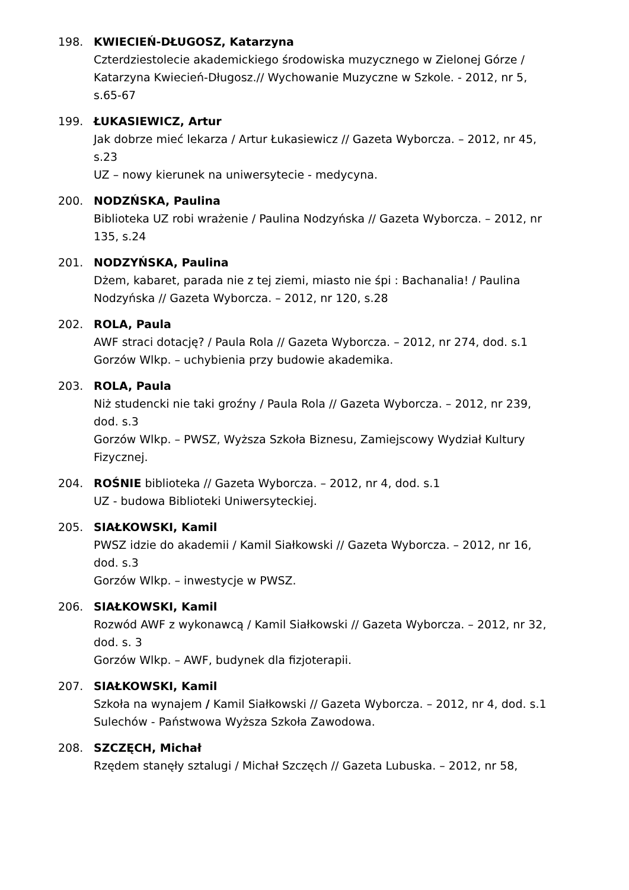198. KWIECIEŃ-DŁUGOSZ, Katarzyna
Czterdziestolecie akademickiego środowiska muzycznego w Zielonej Górze / Katarzyna Kwiecień-Długosz.// Wychowanie Muzyczne w Szkole. - 2012, nr 5, s.65-67
199. ŁUKASIEWICZ, Artur
Jak dobrze mieć lekarza / Artur Łukasiewicz // Gazeta Wyborcza. – 2012, nr 45, s.23
UZ – nowy kierunek na uniwersytecie - medycyna.
200. NODZŃSKA, Paulina
Biblioteka UZ robi wrażenie / Paulina Nodzyńska // Gazeta Wyborcza. – 2012, nr 135, s.24
201. NODZYŃSKA, Paulina
Dżem, kabaret, parada nie z tej ziemi, miasto nie śpi : Bachanalia! / Paulina Nodzyńska // Gazeta Wyborcza. – 2012, nr 120, s.28
202. ROLA, Paula
AWF straci dotację? / Paula Rola // Gazeta Wyborcza. – 2012, nr 274, dod. s.1
Gorzów Wlkp. – uchybienia przy budowie akademika.
203. ROLA, Paula
Niż studencki nie taki groźny / Paula Rola // Gazeta Wyborcza. – 2012, nr 239, dod. s.3
Gorzów Wlkp. – PWSZ, Wyższa Szkoła Biznesu, Zamiejscowy Wydział Kultury Fizycznej.
204. ROŚNIE biblioteka // Gazeta Wyborcza. – 2012, nr 4, dod. s.1
UZ - budowa Biblioteki Uniwersyteckiej.
205. SIAŁKOWSKI, Kamil
PWSZ idzie do akademii / Kamil Siałkowski // Gazeta Wyborcza. – 2012, nr 16, dod. s.3
Gorzów Wlkp. – inwestycje w PWSZ.
206. SIAŁKOWSKI, Kamil
Rozwód AWF z wykonawcą / Kamil Siałkowski // Gazeta Wyborcza. – 2012, nr 32,
dod. s. 3
Gorzów Wlkp. – AWF, budynek dla fizjoterapii.
207. SIAŁKOWSKI, Kamil
Szkoła na wynajem / Kamil Siałkowski // Gazeta Wyborcza. – 2012, nr 4, dod. s.1
Sulechów - Państwowa Wyższa Szkoła Zawodowa.
208. SZCZĘCH, Michał
Rzędem stanęły sztalugi / Michał Szczęch // Gazeta Lubuska. – 2012, nr 58,